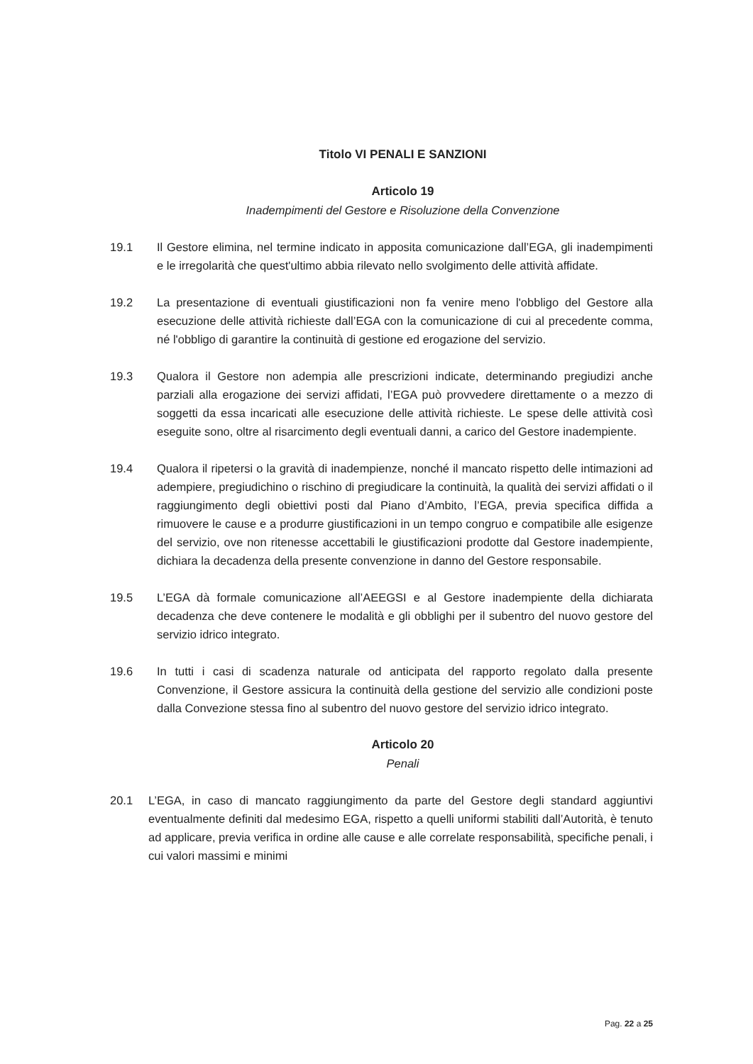Titolo VI PENALI E SANZIONI
Articolo 19
Inadempimenti del Gestore e Risoluzione della Convenzione
19.1 Il Gestore elimina, nel termine indicato in apposita comunicazione dall’EGA, gli inadempimenti e le irregolarità che quest'ultimo abbia rilevato nello svolgimento delle attività affidate.
19.2 La presentazione di eventuali giustificazioni non fa venire meno l'obbligo del Gestore alla esecuzione delle attività richieste dall’EGA con la comunicazione di cui al precedente comma, né l'obbligo di garantire la continuità di gestione ed erogazione del servizio.
19.3 Qualora il Gestore non adempia alle prescrizioni indicate, determinando pregiudizi anche parziali alla erogazione dei servizi affidati, l’EGA può provvedere direttamente o a mezzo di soggetti da essa incaricati alle esecuzione delle attività richieste. Le spese delle attività così eseguite sono, oltre al risarcimento degli eventuali danni, a carico del Gestore inadempiente.
19.4 Qualora il ripetersi o la gravità di inadempienze, nonché il mancato rispetto delle intimazioni ad adempiere, pregiudichino o rischino di pregiudicare la continuità, la qualità dei servizi affidati o il raggiungimento degli obiettivi posti dal Piano d’Ambito, l’EGA, previa specifica diffida a rimuovere le cause e a produrre giustificazioni in un tempo congruo e compatibile alle esigenze del servizio, ove non ritenesse accettabili le giustificazioni prodotte dal Gestore inadempiente, dichiara la decadenza della presente convenzione in danno del Gestore responsabile.
19.5 L’EGA dà formale comunicazione all’AEEGSI e al Gestore inadempiente della dichiarata decadenza che deve contenere le modalità e gli obblighi per il subentro del nuovo gestore del servizio idrico integrato.
19.6 In tutti i casi di scadenza naturale od anticipata del rapporto regolato dalla presente Convenzione, il Gestore assicura la continuità della gestione del servizio alle condizioni poste dalla Convezione stessa fino al subentro del nuovo gestore del servizio idrico integrato.
Articolo 20
Penali
20.1 L’EGA, in caso di mancato raggiungimento da parte del Gestore degli standard aggiuntivi eventualmente definiti dal medesimo EGA, rispetto a quelli uniformi stabiliti dall’Autorità, è tenuto ad applicare, previa verifica in ordine alle cause e alle correlate responsabilità, specifiche penali, i cui valori massimi e minimi
Pag. 22 a 25